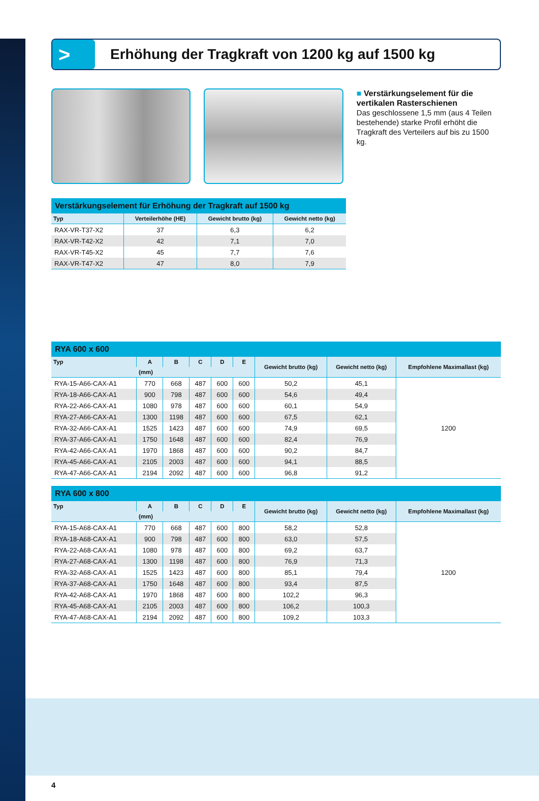>
Erhöhung der Tragkraft von 1200 kg auf 1500 kg
■ Verstärkungselement für die vertikalen Rasterschienen
Das geschlossene 1,5 mm (aus 4 Teilen bestehende) starke Profil erhöht die Tragkraft des Verteilers auf bis zu 1500 kg.
Verstärkungselement für Erhöhung der Tragkraft auf 1500 kg
| Typ | Verteilerhöhe (HE) | Gewicht brutto (kg) | Gewicht netto (kg) |
| --- | --- | --- | --- |
| RAX-VR-T37-X2 | 37 | 6,3 | 6,2 |
| RAX-VR-T42-X2 | 42 | 7,1 | 7,0 |
| RAX-VR-T45-X2 | 45 | 7,7 | 7,6 |
| RAX-VR-T47-X2 | 47 | 8,0 | 7,9 |
RYA 600 x 600
| Typ | A | B | C | D | E | Gewicht brutto (kg) | Gewicht netto (kg) | Empfohlene Maximallast (kg) |
| --- | --- | --- | --- | --- | --- | --- | --- | --- |
| | (mm) | | | | | | | |
| RYA-15-A66-CAX-A1 | 770 | 668 | 487 | 600 | 600 | 50,2 | 45,1 | 1200 |
| RYA-18-A66-CAX-A1 | 900 | 798 | 487 | 600 | 600 | 54,6 | 49,4 | |
| RYA-22-A66-CAX-A1 | 1080 | 978 | 487 | 600 | 600 | 60,1 | 54,9 | |
| RYA-27-A66-CAX-A1 | 1300 | 1198 | 487 | 600 | 600 | 67,5 | 62,1 | |
| RYA-32-A66-CAX-A1 | 1525 | 1423 | 487 | 600 | 600 | 74,9 | 69,5 | |
| RYA-37-A66-CAX-A1 | 1750 | 1648 | 487 | 600 | 600 | 82,4 | 76,9 | |
| RYA-42-A66-CAX-A1 | 1970 | 1868 | 487 | 600 | 600 | 90,2 | 84,7 | |
| RYA-45-A66-CAX-A1 | 2105 | 2003 | 487 | 600 | 600 | 94,1 | 88,5 | |
| RYA-47-A66-CAX-A1 | 2194 | 2092 | 487 | 600 | 600 | 96,8 | 91,2 | |
RYA 600 x 800
| Typ | A | B | C | D | E | Gewicht brutto (kg) | Gewicht netto (kg) | Empfohlene Maximallast (kg) |
| --- | --- | --- | --- | --- | --- | --- | --- | --- |
| | (mm) | | | | | | | |
| RYA-15-A68-CAX-A1 | 770 | 668 | 487 | 600 | 800 | 58,2 | 52,8 | 1200 |
| RYA-18-A68-CAX-A1 | 900 | 798 | 487 | 600 | 800 | 63,0 | 57,5 | |
| RYA-22-A68-CAX-A1 | 1080 | 978 | 487 | 600 | 800 | 69,2 | 63,7 | |
| RYA-27-A68-CAX-A1 | 1300 | 1198 | 487 | 600 | 800 | 76,9 | 71,3 | |
| RYA-32-A68-CAX-A1 | 1525 | 1423 | 487 | 600 | 800 | 85,1 | 79,4 | |
| RYA-37-A68-CAX-A1 | 1750 | 1648 | 487 | 600 | 800 | 93,4 | 87,5 | |
| RYA-42-A68-CAX-A1 | 1970 | 1868 | 487 | 600 | 800 | 102,2 | 96,3 | |
| RYA-45-A68-CAX-A1 | 2105 | 2003 | 487 | 600 | 800 | 106,2 | 100,3 | |
| RYA-47-A68-CAX-A1 | 2194 | 2092 | 487 | 600 | 800 | 109,2 | 103,3 | |
4